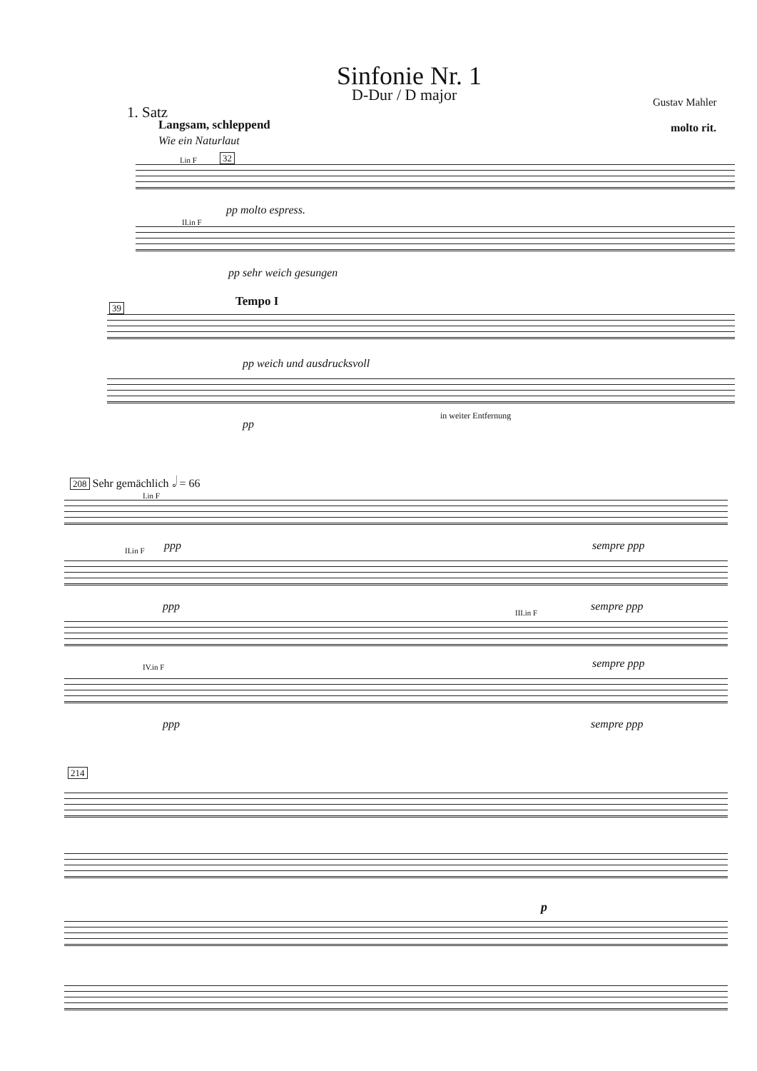Sinfonie Nr. 1
D-Dur / D major Gustav Mahler
1. Satz
Langsam, schleppend
Wie ein Naturlaut
molto rit.
I.in F 32
pp molto espress.
II.in F
pp sehr weich gesungen
39 Tempo I
pp weich und ausdrucksvoll
pp
in weiter Entfernung
208 Sehr gemächlich 𝅗𝅥 = 66
I.in F
ppp sempre ppp
II.in F
ppp sempre ppp
III.in F
sempre ppp
IV.in F
ppp sempre ppp
214
p